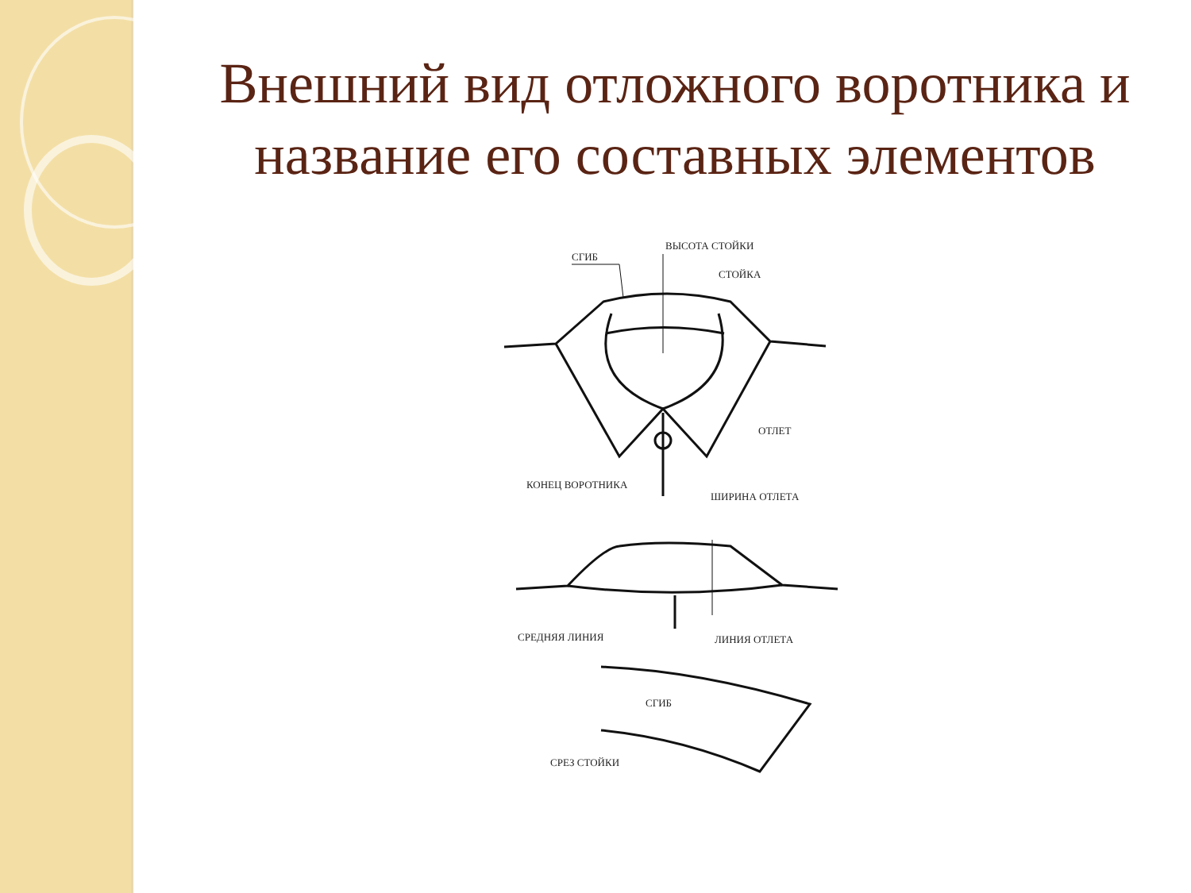Внешний вид отложного воротника и название его составных элементов
ВЫСОТА СТОЙКИ
СГИБ
СТОЙКА
ОТЛЕТ
КОНЕЦ ВОРОТНИКА
ШИРИНА ОТЛЕТА
СРЕДНЯЯ ЛИНИЯ
ЛИНИЯ ОТЛЕТА
СГИБ
СРЕЗ СТОЙКИ